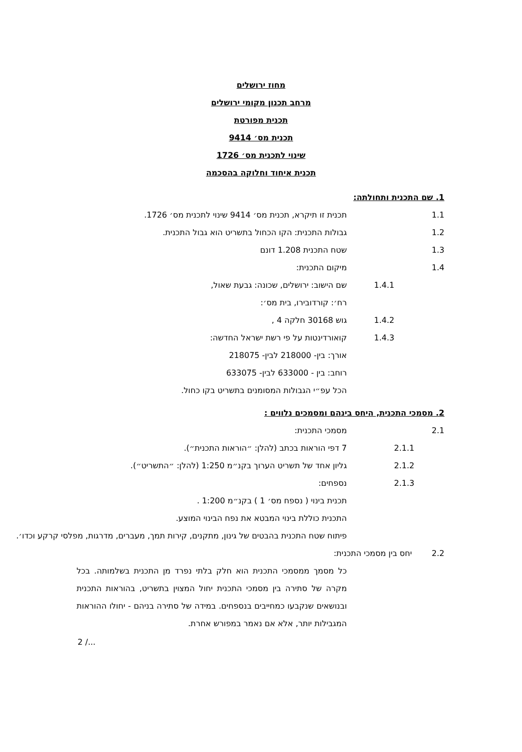מחוז ירושלים
מרחב תכנון מקומי ירושלים
תכנית מפורטת
תכנית מס׳ 9414
שינוי לתכנית מס׳ 1726
תכנית איחוד וחלוקה בהסכמה
1. שם התכנית ותחולתה:
1.1 תכנית זו תיקרא, תכנית מס׳ 9414 שינוי לתכנית מס׳ 1726.
1.2 גבולות התכנית: הקו הכחול בתשריט הוא גבול התכנית.
1.3 שטח התכנית 1.208 דונם
1.4 מיקום התכנית:
1.4.1 שם הישוב: ירושלים, שכונה: גבעת שאול,
רח׳: קורדובירו, בית מס׳:
1.4.2 גוש 30168 חלקה 4 ,
1.4.3 קואורדינטות על פי רשת ישראל החדשה:
אורך: בין- 218000 לבין- 218075
רוחב: בין - 633000 לבין- 633075
הכל עפ״י הגבולות המסומנים בתשריט בקו כחול.
2. מסמכי התכנית, היחס בינהם ומסמכים נלווים :
2.1 מסמכי התכנית:
2.1.1 7 דפי הוראות בכתב (להלן: ״הוראות התכנית״).
2.1.2 גליון אחד של תשריט הערוך בקנ״מ 1:250 (להלן: ״התשריט״).
2.1.3 נספחים:
תכנית בינוי ( נספח מס׳ 1 ) בקנ״מ 1:200 .
התכנית כוללת בינוי המבטא את נפח הבינוי המוצע.
פיתוח שטח התכנית בהבטים של גינון, מתקנים, קירות תמך, מעברים, מדרגות, מפלסי קרקע וכדו׳.
2.2 יחס בין מסמכי התכנית:
כל מסמך ממסמכי התכנית הוא חלק בלתי נפרד מן התכנית בשלמותה. בכל מקרה של סתירה בין מסמכי התכנית יחול המצוין בתשריט, בהוראות התכנית ובנושאים שנקבעו כמחייבים בנספחים. במידה של סתירה בניהם - יחולו ההוראות המגבילות יותר, אלא אם נאמר במפורש אחרת.
2 /...